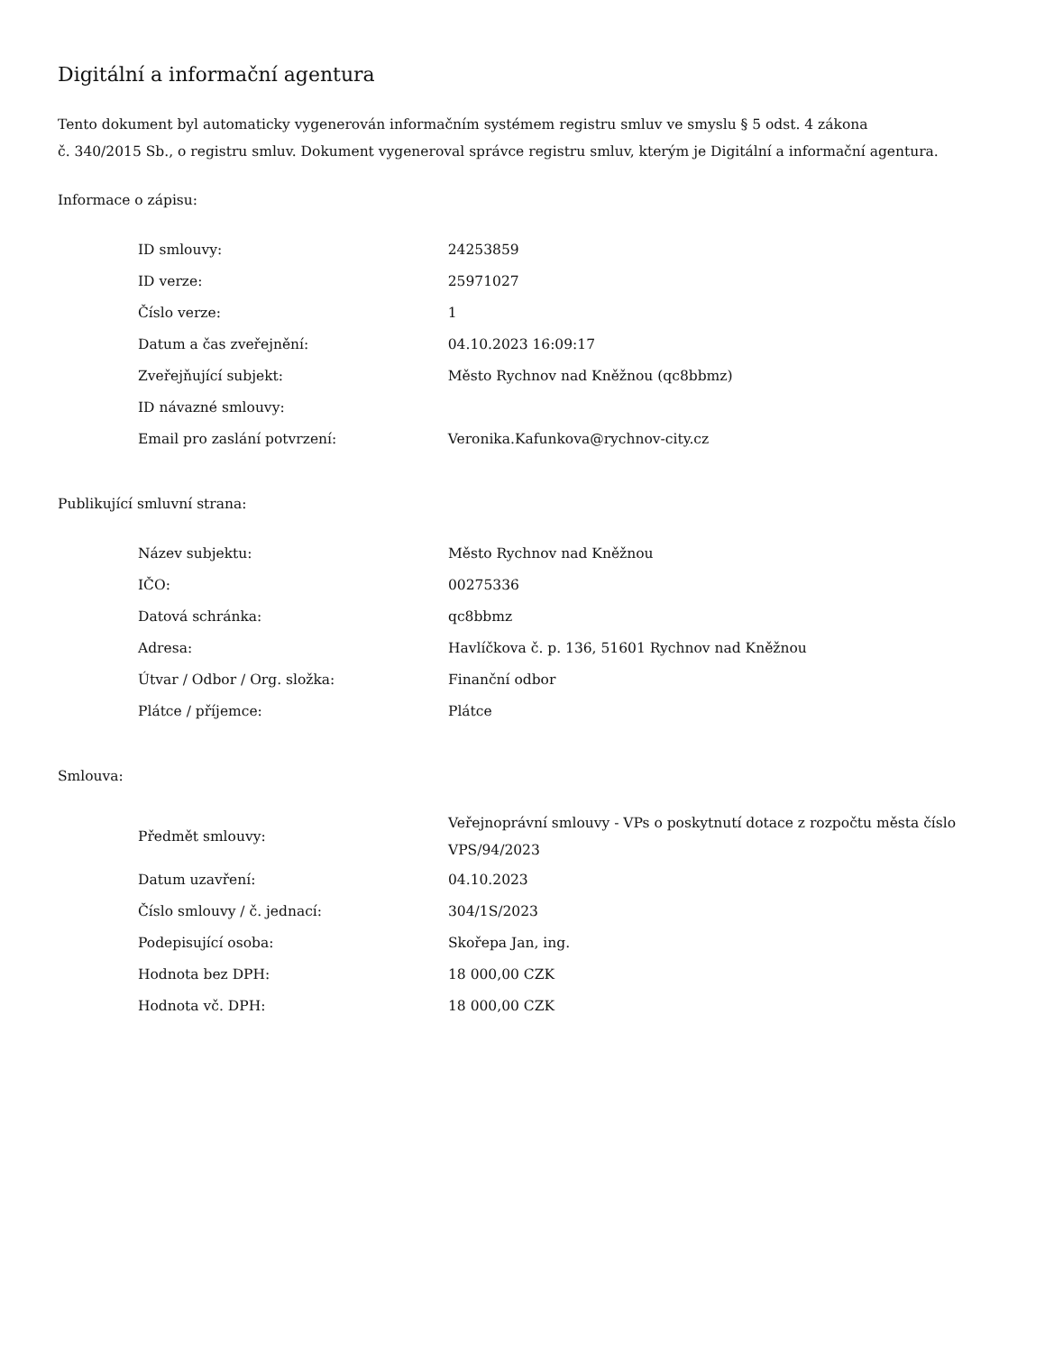Digitální a informační agentura
Tento dokument byl automaticky vygenerován informačním systémem registru smluv ve smyslu § 5 odst. 4 zákona
č. 340/2015 Sb., o registru smluv. Dokument vygeneroval správce registru smluv, kterým je Digitální a informační agentura.
Informace o zápisu:
| ID smlouvy: | 24253859 |
| ID verze: | 25971027 |
| Číslo verze: | 1 |
| Datum a čas zveřejnění: | 04.10.2023 16:09:17 |
| Zveřejňující subjekt: | Město Rychnov nad Kněžnou (qc8bbmz) |
| ID návazné smlouvy: | |
| Email pro zaslání potvrzení: | Veronika.Kafunkova@rychnov-city.cz |
Publikující smluvní strana:
| Název subjektu: | Město Rychnov nad Kněžnou |
| IČO: | 00275336 |
| Datová schránka: | qc8bbmz |
| Adresa: | Havlíčkova č. p. 136, 51601 Rychnov nad Kněžnou |
| Útvar / Odbor / Org. složka: | Finanční odbor |
| Plátce / příjemce: | Plátce |
Smlouva:
| Předmět smlouvy: | Veřejnoprávní smlouvy - VPs o poskytnutí dotace z rozpočtu města číslo VPS/94/2023 |
| Datum uzavření: | 04.10.2023 |
| Číslo smlouvy / č. jednací: | 304/1S/2023 |
| Podepisující osoba: | Skořepa Jan, ing. |
| Hodnota bez DPH: | 18 000,00 CZK |
| Hodnota vč. DPH: | 18 000,00 CZK |